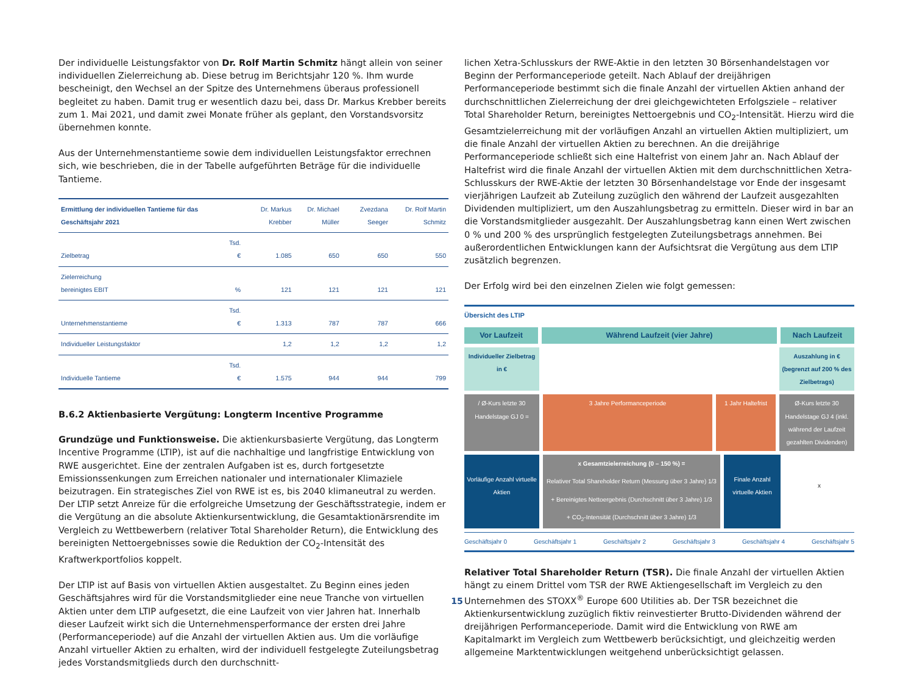Der individuelle Leistungsfaktor von Dr. Rolf Martin Schmitz hängt allein von seiner individuellen Zielerreichung ab. Diese betrug im Berichtsjahr 120 %. Ihm wurde bescheinigt, den Wechsel an der Spitze des Unternehmens überaus professionell begleitet zu haben. Damit trug er wesentlich dazu bei, dass Dr. Markus Krebber bereits zum 1. Mai 2021, und damit zwei Monate früher als geplant, den Vorstandsvorsitz übernehmen konnte.
Aus der Unternehmenstantieme sowie dem individuellen Leistungsfaktor errechnen sich, wie beschrieben, die in der Tabelle aufgeführten Beträge für die individuelle Tantieme.
| Ermittlung der individuellen Tantieme für das Geschäftsjahr 2021 | | Dr. Markus Krebber | Dr. Michael Müller | Zvezdana Seeger | Dr. Rolf Martin Schmitz |
| --- | --- | --- | --- | --- | --- |
| Zielbetrag | Tsd. € | 1.085 | 650 | 650 | 550 |
| Zielerreichung bereinigtes EBIT | % | 121 | 121 | 121 | 121 |
| Unternehmenstantieme | Tsd. € | 1.313 | 787 | 787 | 666 |
| Individueller Leistungsfaktor | | 1,2 | 1,2 | 1,2 | 1,2 |
| Individuelle Tantieme | Tsd. € | 1.575 | 944 | 944 | 799 |
B.6.2 Aktienbasierte Vergütung: Longterm Incentive Programme
Grundzüge und Funktionsweise. Die aktienkursbasierte Vergütung, das Longterm Incentive Programme (LTIP), ist auf die nachhaltige und langfristige Entwicklung von RWE ausgerichtet. Eine der zentralen Aufgaben ist es, durch fortgesetzte Emissionssenkungen zum Erreichen nationaler und internationaler Klimaziele beizutragen. Ein strategisches Ziel von RWE ist es, bis 2040 klimaneutral zu werden. Der LTIP setzt Anreize für die erfolgreiche Umsetzung der Geschäftsstrategie, indem er die Vergütung an die absolute Aktienkursentwicklung, die Gesamtaktionärsrendite im Vergleich zu Wettbewerbern (relativer Total Shareholder Return), die Entwicklung des bereinigten Nettoergebnisses sowie die Reduktion der CO<sub>2</sub>-Intensität des Kraftwerkportfolios koppelt.
Der LTIP ist auf Basis von virtuellen Aktien ausgestaltet. Zu Beginn eines jeden Geschäftsjahres wird für die Vorstandsmitglieder eine neue Tranche von virtuellen Aktien unter dem LTIP aufgesetzt, die eine Laufzeit von vier Jahren hat. Innerhalb dieser Laufzeit wirkt sich die Unternehmensperformance der ersten drei Jahre (Performanceperiode) auf die Anzahl der virtuellen Aktien aus. Um die vorläufige Anzahl virtueller Aktien zu erhalten, wird der individuell festgelegte Zuteilungsbetrag jedes Vorstandsmitglieds durch den durchschnitt-
lichen Xetra-Schlusskurs der RWE-Aktie in den letzten 30 Börsenhandelstagen vor Beginn der Performanceperiode geteilt. Nach Ablauf der dreijährigen Performanceperiode bestimmt sich die finale Anzahl der virtuellen Aktien anhand der durchschnittlichen Zielerreichung der drei gleichgewichteten Erfolgsziele – relativer Total Shareholder Return, bereinigtes Nettoergebnis und CO<sub>2</sub>-Intensität. Hierzu wird die Gesamtzielerreichung mit der vorläufigen Anzahl an virtuellen Aktien multipliziert, um die finale Anzahl der virtuellen Aktien zu berechnen. An die dreijährige Performanceperiode schließt sich eine Haltefrist von einem Jahr an. Nach Ablauf der Haltefrist wird die finale Anzahl der virtuellen Aktien mit dem durchschnittlichen Xetra-Schlusskurs der RWE-Aktie der letzten 30 Börsenhandelstage vor Ende der insgesamt vierjährigen Laufzeit ab Zuteilung zuzüglich den während der Laufzeit ausgezahlten Dividenden multipliziert, um den Auszahlungsbetrag zu ermitteln. Dieser wird in bar an die Vorstandsmitglieder ausgezahlt. Der Auszahlungsbetrag kann einen Wert zwischen 0 % und 200 % des ursprünglich festgelegten Zuteilungsbetrags annehmen. Bei außerordentlichen Entwicklungen kann der Aufsichtsrat die Vergütung aus dem LTIP zusätzlich begrenzen.
Der Erfolg wird bei den einzelnen Zielen wie folgt gemessen:
Übersicht des LTIP
Vor Laufzeit Während Laufzeit (vier Jahre) Nach Laufzeit
Individueller Zielbetrag in €
Auszahlung in € (begrenzt auf 200 % des Zielbetrags)
/ Ø-Kurs letzte 30 Handelstage GJ 0 =
3 Jahre Performanceperiode 1 Jahr Haltefrist Ø-Kurs letzte 30 Handelstage GJ 4 (inkl. während der Laufzeit gezahlten Dividenden)
Vorläufige Anzahl virtuelle Aktien
x Gesamtzielerreichung (0 – 150 %) =
Relativer Total Shareholder Return (Messung über 3 Jahre) 1/3
+ Bereinigtes Nettoergebnis (Durchschnitt über 3 Jahre) 1/3
+ CO<sub>2</sub>-Intensität (Durchschnitt über 3 Jahre) 1/3
Finale Anzahl virtuelle Aktien
x
Geschäftsjahr 0 Geschäftsjahr 1 Geschäftsjahr 2 Geschäftsjahr 3 Geschäftsjahr 4 Geschäftsjahr 5
Relativer Total Shareholder Return (TSR). Die finale Anzahl der virtuellen Aktien hängt zu einem Drittel vom TSR der RWE Aktiengesellschaft im Vergleich zu den Unternehmen des STOXX<sup>®</sup> Europe 600 Utilities ab. Der TSR bezeichnet die Aktienkursentwicklung zuzüglich fiktiv reinvestierter Brutto-Dividenden während der dreijährigen Performanceperiode. Damit wird die Entwicklung von RWE am Kapitalmarkt im Vergleich zum Wettbewerb berücksichtigt, und gleichzeitig werden allgemeine Marktentwicklungen weitgehend unberücksichtigt gelassen.
15